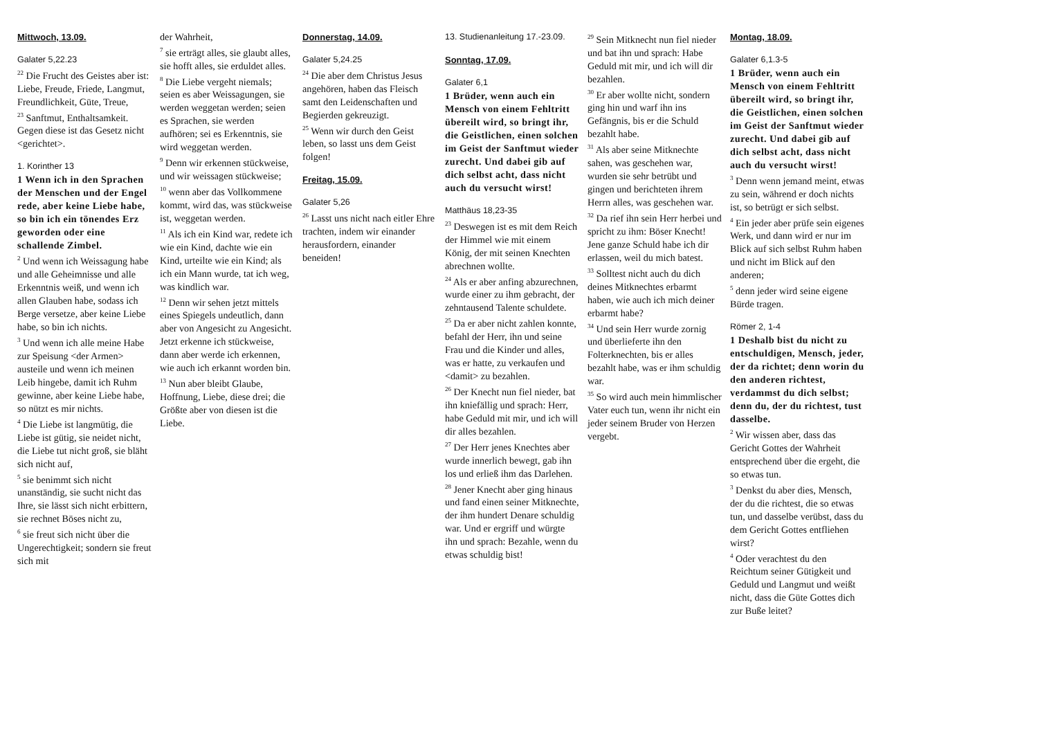Mittwoch, 13.09.
Galater 5,22.23
<sup>22</sup> Die Frucht des Geistes aber ist: Liebe, Freude, Friede, Langmut, Freundlichkeit, Güte, Treue,
<sup>23</sup> Sanftmut, Enthaltsamkeit. Gegen diese ist das Gesetz nicht <gerichtet>.
1. Korinther 13
1 Wenn ich in den Sprachen der Menschen und der Engel rede, aber keine Liebe habe, so bin ich ein tönendes Erz geworden oder eine schallende Zimbel.
<sup>2</sup> Und wenn ich Weissagung habe und alle Geheimnisse und alle Erkenntnis weiß, und wenn ich allen Glauben habe, sodass ich Berge versetze, aber keine Liebe habe, so bin ich nichts.
<sup>3</sup> Und wenn ich alle meine Habe zur Speisung <der Armen> austeile und wenn ich meinen Leib hingebe, damit ich Ruhm gewinne, aber keine Liebe habe, so nützt es mir nichts.
<sup>4</sup> Die Liebe ist langmütig, die Liebe ist gütig, sie neidet nicht, die Liebe tut nicht groß, sie bläht sich nicht auf,
<sup>5</sup> sie benimmt sich nicht unanständig, sie sucht nicht das Ihre, sie lässt sich nicht erbittern, sie rechnet Böses nicht zu,
<sup>6</sup> sie freut sich nicht über die Ungerechtigkeit; sondern sie freut sich mit
der Wahrheit,
<sup>7</sup> sie erträgt alles, sie glaubt alles, sie hofft alles, sie erduldet alles.
<sup>8</sup> Die Liebe vergeht niemals; seien es aber Weissagungen, sie werden weggetan werden; seien es Sprachen, sie werden aufhören; sei es Erkenntnis, sie wird weggetan werden.
<sup>9</sup> Denn wir erkennen stückweise, und wir weissagen stückweise;
<sup>10</sup> wenn aber das Vollkommene kommt, wird das, was stückweise ist, weggetan werden.
<sup>11</sup> Als ich ein Kind war, redete ich wie ein Kind, dachte wie ein Kind, urteilte wie ein Kind; als ich ein Mann wurde, tat ich weg, was kindlich war.
<sup>12</sup> Denn wir sehen jetzt mittels eines Spiegels undeutlich, dann aber von Angesicht zu Angesicht. Jetzt erkenne ich stückweise, dann aber werde ich erkennen, wie auch ich erkannt worden bin.
<sup>13</sup> Nun aber bleibt Glaube, Hoffnung, Liebe, diese drei; die Größte aber von diesen ist die Liebe.
Donnerstag, 14.09.
Galater 5,24.25
<sup>24</sup> Die aber dem Christus Jesus angehören, haben das Fleisch samt den Leidenschaften und Begierden gekreuzigt.
<sup>25</sup> Wenn wir durch den Geist leben, so lasst uns dem Geist folgen!
Freitag, 15.09.
Galater 5,26
<sup>26</sup> Lasst uns nicht nach eitler Ehre trachten, indem wir einander herausfordern, einander beneiden!
13. Studienanleitung 17.-23.09.
Sonntag, 17.09.
Galater 6,1
1 Brüder, wenn auch ein Mensch von einem Fehltritt übereilt wird, so bringt ihr, die Geistlichen, einen solchen im Geist der Sanftmut wieder zurecht. Und dabei gib auf dich selbst acht, dass nicht auch du versucht wirst!
Matthäus 18,23-35
<sup>23</sup> Deswegen ist es mit dem Reich der Himmel wie mit einem König, der mit seinen Knechten abrechnen wollte.
<sup>24</sup> Als er aber anfing abzurechnen, wurde einer zu ihm gebracht, der zehntausend Talente schuldete.
<sup>25</sup> Da er aber nicht zahlen konnte, befahl der Herr, ihn und seine Frau und die Kinder und alles, was er hatte, zu verkaufen und <damit> zu bezahlen.
<sup>26</sup> Der Knecht nun fiel nieder, bat ihn kniefällig und sprach: Herr, habe Geduld mit mir, und ich will dir alles bezahlen.
<sup>27</sup> Der Herr jenes Knechtes aber wurde innerlich bewegt, gab ihn los und erließ ihm das Darlehen.
<sup>28</sup> Jener Knecht aber ging hinaus und fand einen seiner Mitknechte, der ihm hundert Denare schuldig war. Und er ergriff und würgte ihn und sprach: Bezahle, wenn du etwas schuldig bist!
<sup>29</sup> Sein Mitknecht nun fiel nieder und bat ihn und sprach: Habe Geduld mit mir, und ich will dir bezahlen.
<sup>30</sup> Er aber wollte nicht, sondern ging hin und warf ihn ins Gefängnis, bis er die Schuld bezahlt habe.
<sup>31</sup> Als aber seine Mitknechte sahen, was geschehen war, wurden sie sehr betrübt und gingen und berichteten ihrem Herrn alles, was geschehen war.
<sup>32</sup> Da rief ihn sein Herr herbei und spricht zu ihm: Böser Knecht! Jene ganze Schuld habe ich dir erlassen, weil du mich batest.
<sup>33</sup> Solltest nicht auch du dich deines Mitknechtes erbarmt haben, wie auch ich mich deiner erbarmt habe?
<sup>34</sup> Und sein Herr wurde zornig und überlieferte ihn den Folterknechten, bis er alles bezahlt habe, was er ihm schuldig war.
<sup>35</sup> So wird auch mein himmlischer Vater euch tun, wenn ihr nicht ein jeder seinem Bruder von Herzen vergebt.
Montag, 18.09.
Galater 6,1.3-5
1 Brüder, wenn auch ein Mensch von einem Fehltritt übereilt wird, so bringt ihr, die Geistlichen, einen solchen im Geist der Sanftmut wieder zurecht. Und dabei gib auf dich selbst acht, dass nicht auch du versucht wirst!
<sup>3</sup> Denn wenn jemand meint, etwas zu sein, während er doch nichts ist, so betrügt er sich selbst.
<sup>4</sup> Ein jeder aber prüfe sein eigenes Werk, und dann wird er nur im Blick auf sich selbst Ruhm haben und nicht im Blick auf den anderen;
<sup>5</sup> denn jeder wird seine eigene Bürde tragen.
Römer 2, 1-4
1 Deshalb bist du nicht zu entschuldigen, Mensch, jeder, der da richtet; denn worin du den anderen richtest, verdammst du dich selbst; denn du, der du richtest, tust dasselbe.
<sup>2</sup> Wir wissen aber, dass das Gericht Gottes der Wahrheit entsprechend über die ergeht, die so etwas tun.
<sup>3</sup> Denkst du aber dies, Mensch, der du die richtest, die so etwas tun, und dasselbe verübst, dass du dem Gericht Gottes entfliehen wirst?
<sup>4</sup> Oder verachtest du den Reichtum seiner Gütigkeit und Geduld und Langmut und weißt nicht, dass die Güte Gottes dich zur Buße leitet?